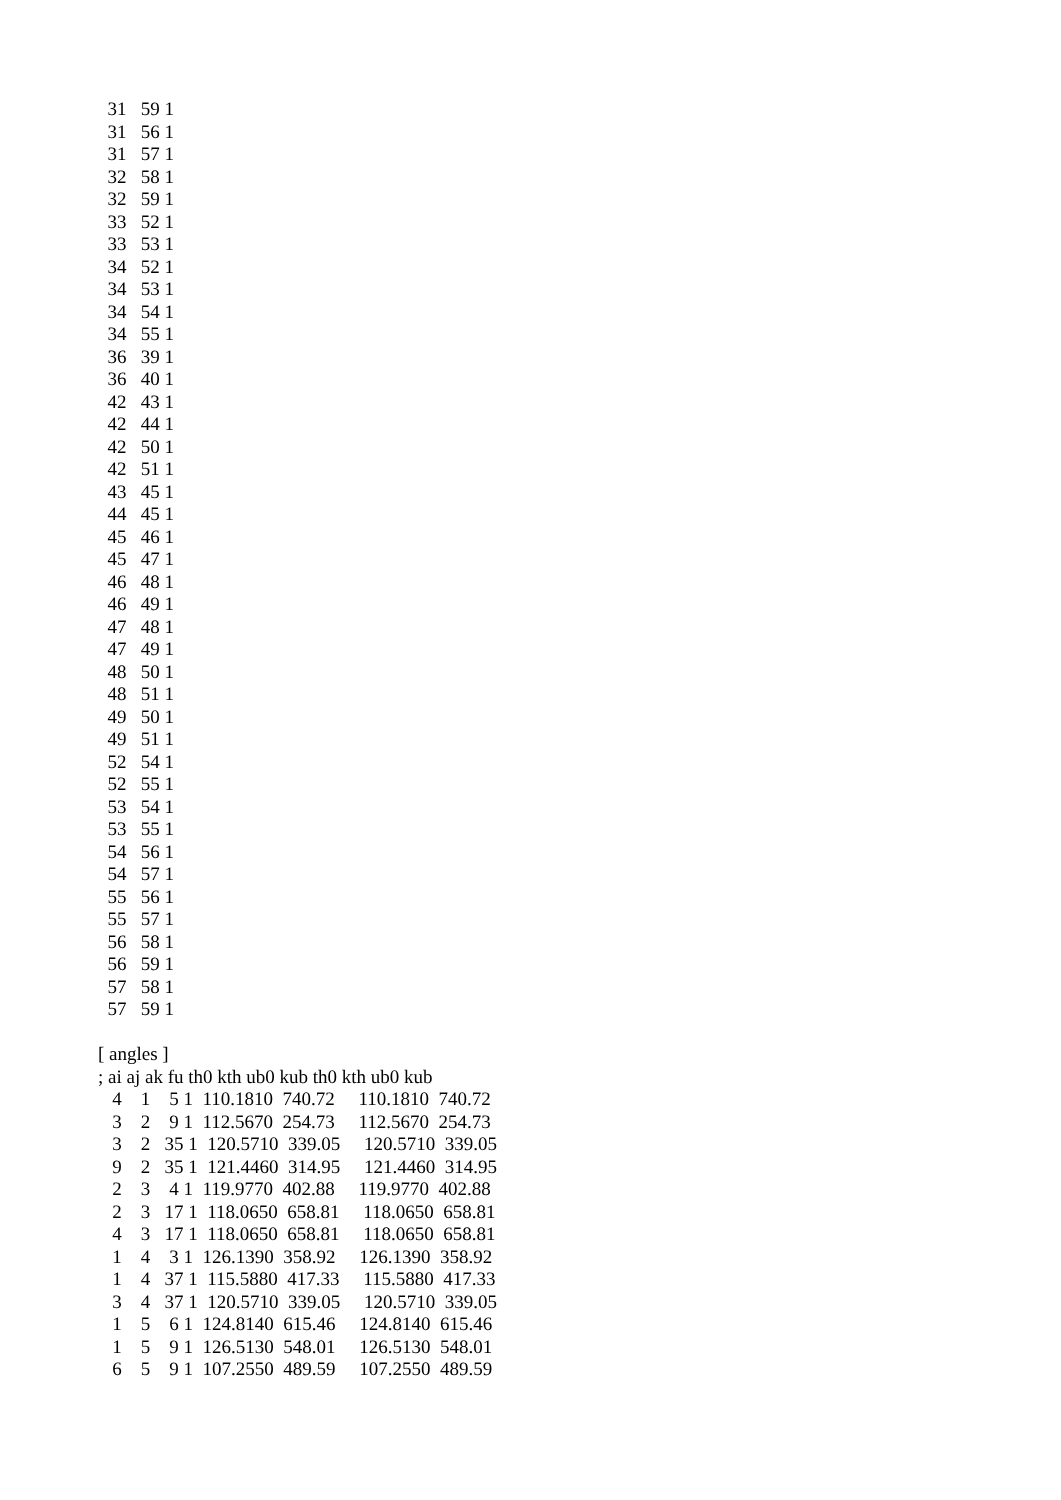31   59 1
  31   56 1
  31   57 1
  32   58 1
  32   59 1
  33   52 1
  33   53 1
  34   52 1
  34   53 1
  34   54 1
  34   55 1
  36   39 1
  36   40 1
  42   43 1
  42   44 1
  42   50 1
  42   51 1
  43   45 1
  44   45 1
  45   46 1
  45   47 1
  46   48 1
  46   49 1
  47   48 1
  47   49 1
  48   50 1
  48   51 1
  49   50 1
  49   51 1
  52   54 1
  52   55 1
  53   54 1
  53   55 1
  54   56 1
  54   57 1
  55   56 1
  55   57 1
  56   58 1
  56   59 1
  57   58 1
  57   59 1

[ angles ]
; ai aj ak fu th0 kth ub0 kub th0 kth ub0 kub
   4    1    5 1  110.1810  740.72     110.1810  740.72
   3    2    9 1  112.5670  254.73     112.5670  254.73
   3    2   35 1  120.5710  339.05     120.5710  339.05
   9    2   35 1  121.4460  314.95     121.4460  314.95
   2    3    4 1  119.9770  402.88     119.9770  402.88
   2    3   17 1  118.0650  658.81     118.0650  658.81
   4    3   17 1  118.0650  658.81     118.0650  658.81
   1    4    3 1  126.1390  358.92     126.1390  358.92
   1    4   37 1  115.5880  417.33     115.5880  417.33
   3    4   37 1  120.5710  339.05     120.5710  339.05
   1    5    6 1  124.8140  615.46     124.8140  615.46
   1    5    9 1  126.5130  548.01     126.5130  548.01
   6    5    9 1  107.2550  489.59     107.2550  489.59